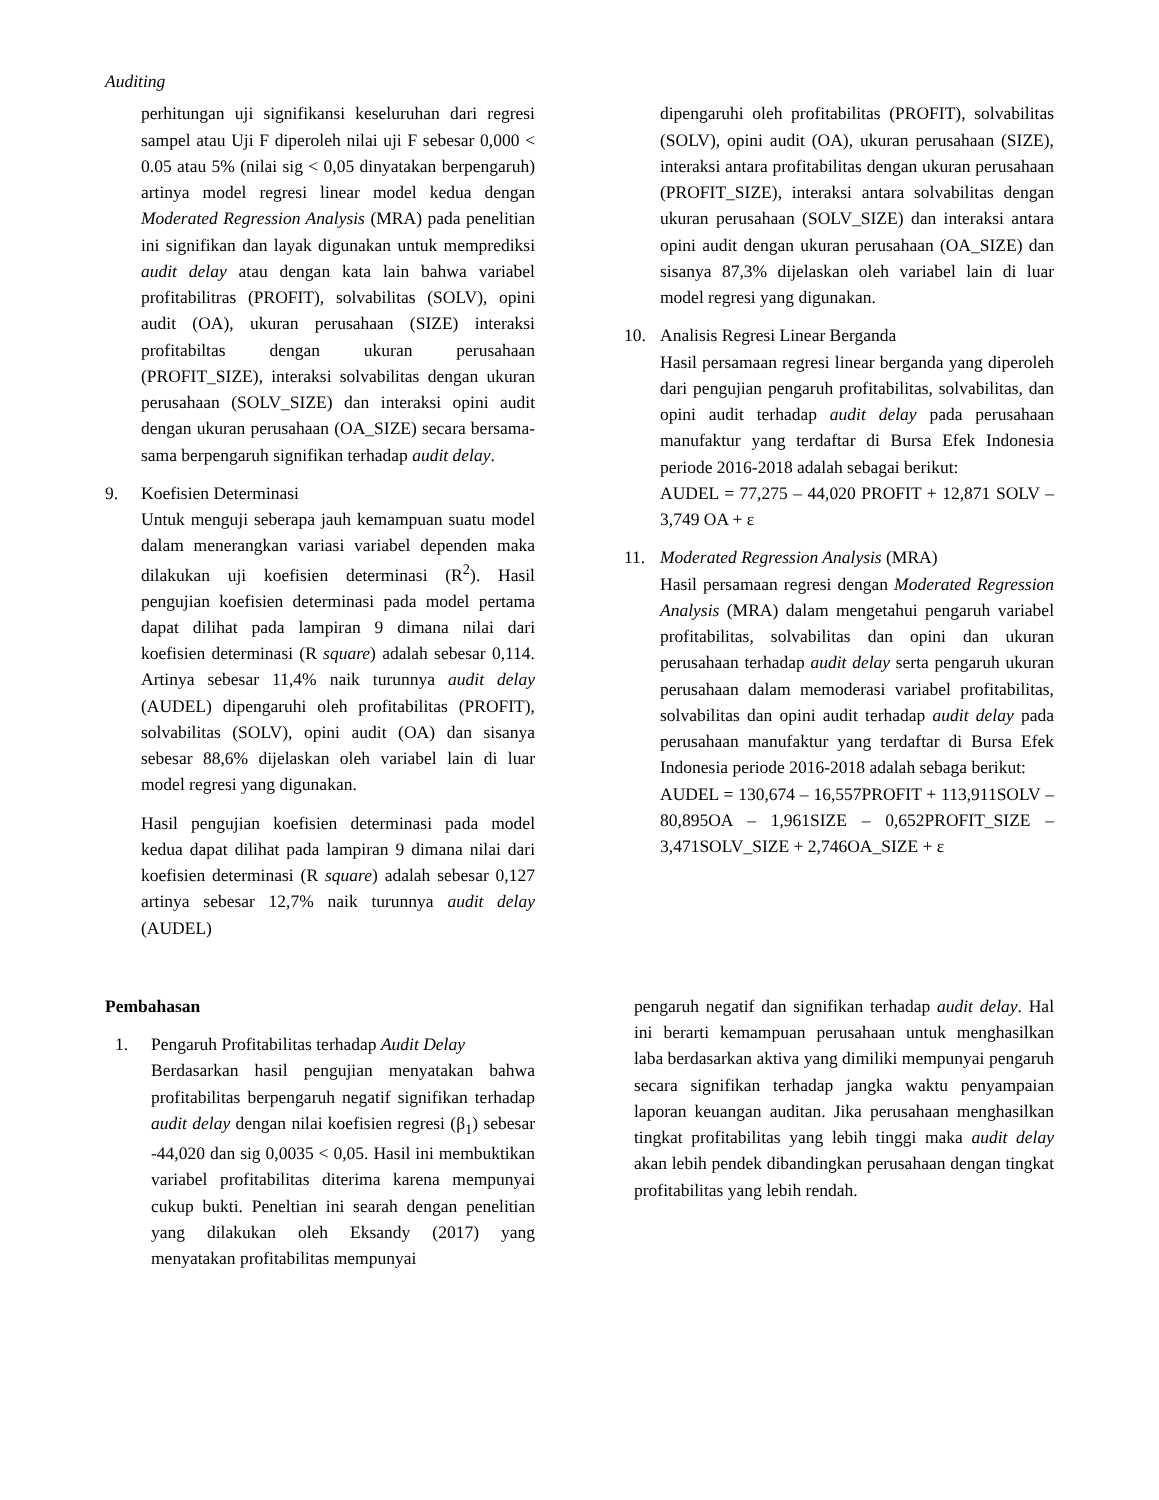Auditing
perhitungan uji signifikansi keseluruhan dari regresi sampel atau Uji F diperoleh nilai uji F sebesar 0,000 < 0.05 atau 5% (nilai sig < 0,05 dinyatakan berpengaruh) artinya model regresi linear model kedua dengan Moderated Regression Analysis (MRA) pada penelitian ini signifikan dan layak digunakan untuk memprediksi audit delay atau dengan kata lain bahwa variabel profitabilitras (PROFIT), solvabilitas (SOLV), opini audit (OA), ukuran perusahaan (SIZE) interaksi profitabiltas dengan ukuran perusahaan (PROFIT_SIZE), interaksi solvabilitas dengan ukuran perusahaan (SOLV_SIZE) dan interaksi opini audit dengan ukuran perusahaan (OA_SIZE) secara bersama-sama berpengaruh signifikan terhadap audit delay.
9. Koefisien Determinasi
Untuk menguji seberapa jauh kemampuan suatu model dalam menerangkan variasi variabel dependen maka dilakukan uji koefisien determinasi (R<sup>2</sup>). Hasil pengujian koefisien determinasi pada model pertama dapat dilihat pada lampiran 9 dimana nilai dari koefisien determinasi (R square) adalah sebesar 0,114. Artinya sebesar 11,4% naik turunnya audit delay (AUDEL) dipengaruhi oleh profitabilitas (PROFIT), solvabilitas (SOLV), opini audit (OA) dan sisanya sebesar 88,6% dijelaskan oleh variabel lain di luar model regresi yang digunakan.
Hasil pengujian koefisien determinasi pada model kedua dapat dilihat pada lampiran 9 dimana nilai dari koefisien determinasi (R square) adalah sebesar 0,127 artinya sebesar 12,7% naik turunnya audit delay (AUDEL)
dipengaruhi oleh profitabilitas (PROFIT), solvabilitas (SOLV), opini audit (OA), ukuran perusahaan (SIZE), interaksi antara profitabilitas dengan ukuran perusahaan (PROFIT_SIZE), interaksi antara solvabilitas dengan ukuran perusahaan (SOLV_SIZE) dan interaksi antara opini audit dengan ukuran perusahaan (OA_SIZE) dan sisanya 87,3% dijelaskan oleh variabel lain di luar model regresi yang digunakan.
10. Analisis Regresi Linear Berganda
Hasil persamaan regresi linear berganda yang diperoleh dari pengujian pengaruh profitabilitas, solvabilitas, dan opini audit terhadap audit delay pada perusahaan manufaktur yang terdaftar di Bursa Efek Indonesia periode 2016-2018 adalah sebagai berikut:
AUDEL = 77,275 – 44,020 PROFIT + 12,871 SOLV – 3,749 OA + ɛ
11. Moderated Regression Analysis (MRA)
Hasil persamaan regresi dengan Moderated Regression Analysis (MRA) dalam mengetahui pengaruh variabel profitabilitas, solvabilitas dan opini dan ukuran perusahaan terhadap audit delay serta pengaruh ukuran perusahaan dalam memoderasi variabel profitabilitas, solvabilitas dan opini audit terhadap audit delay pada perusahaan manufaktur yang terdaftar di Bursa Efek Indonesia periode 2016-2018 adalah sebaga berikut:
AUDEL = 130,674 – 16,557PROFIT + 113,911SOLV – 80,895OA – 1,961SIZE – 0,652PROFIT_SIZE – 3,471SOLV_SIZE + 2,746OA_SIZE + ɛ
Pembahasan
1. Pengaruh Profitabilitas terhadap Audit Delay
Berdasarkan hasil pengujian menyatakan bahwa profitabilitas berpengaruh negatif signifikan terhadap audit delay dengan nilai koefisien regresi (β<sub>1</sub>) sebesar -44,020 dan sig 0,0035 < 0,05. Hasil ini membuktikan variabel profitabilitas diterima karena mempunyai cukup bukti. Peneltian ini searah dengan penelitian yang dilakukan oleh Eksandy (2017) yang menyatakan profitabilitas mempunyai
pengaruh negatif dan signifikan terhadap audit delay. Hal ini berarti kemampuan perusahaan untuk menghasilkan laba berdasarkan aktiva yang dimiliki mempunyai pengaruh secara signifikan terhadap jangka waktu penyampaian laporan keuangan auditan. Jika perusahaan menghasilkan tingkat profitabilitas yang lebih tinggi maka audit delay akan lebih pendek dibandingkan perusahaan dengan tingkat profitabilitas yang lebih rendah.